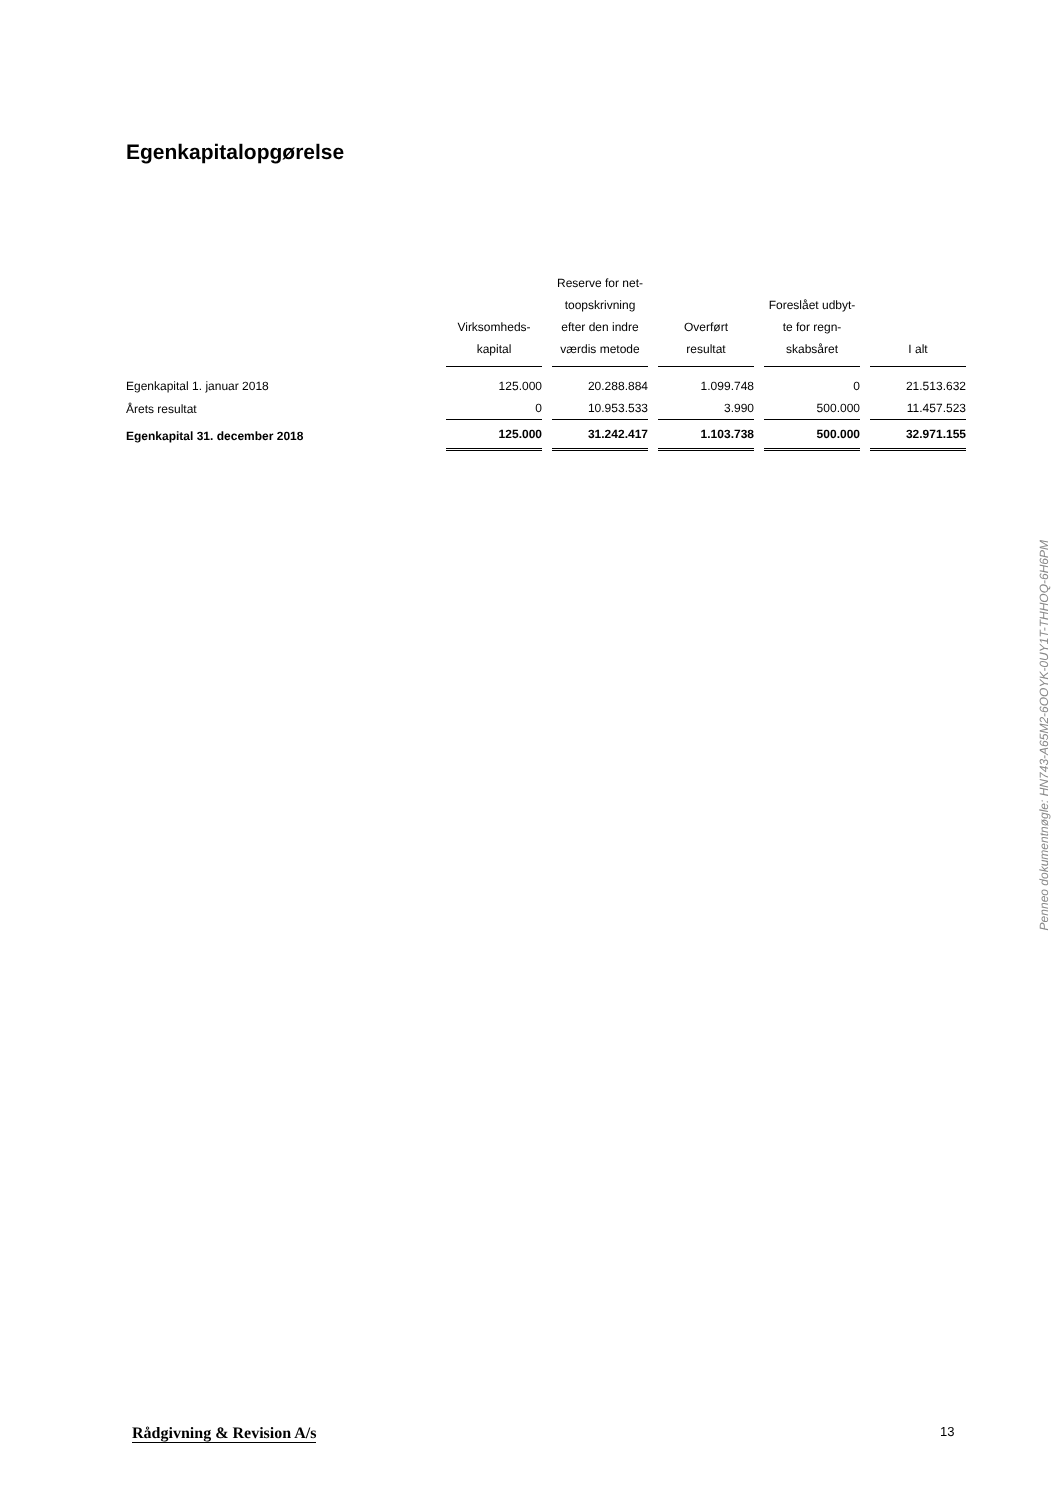Egenkapitalopgørelse
| | Virksomheds- kapital | Reserve for net- toopskrivning efter den indre værdis metode | Overført resultat | Foreslået udbyt- te for regn- skabsåret | I alt |
| --- | --- | --- | --- | --- | --- |
| Egenkapital 1. januar 2018 | 125.000 | 20.288.884 | 1.099.748 | 0 | 21.513.632 |
| Årets resultat | 0 | 10.953.533 | 3.990 | 500.000 | 11.457.523 |
| Egenkapital 31. december 2018 | 125.000 | 31.242.417 | 1.103.738 | 500.000 | 32.971.155 |
Penneo dokumentnøgle: HN743-A65M2-6OOYK-0UY1T-THHOQ-6H6PM
Rådgivning & Revision A/s 13